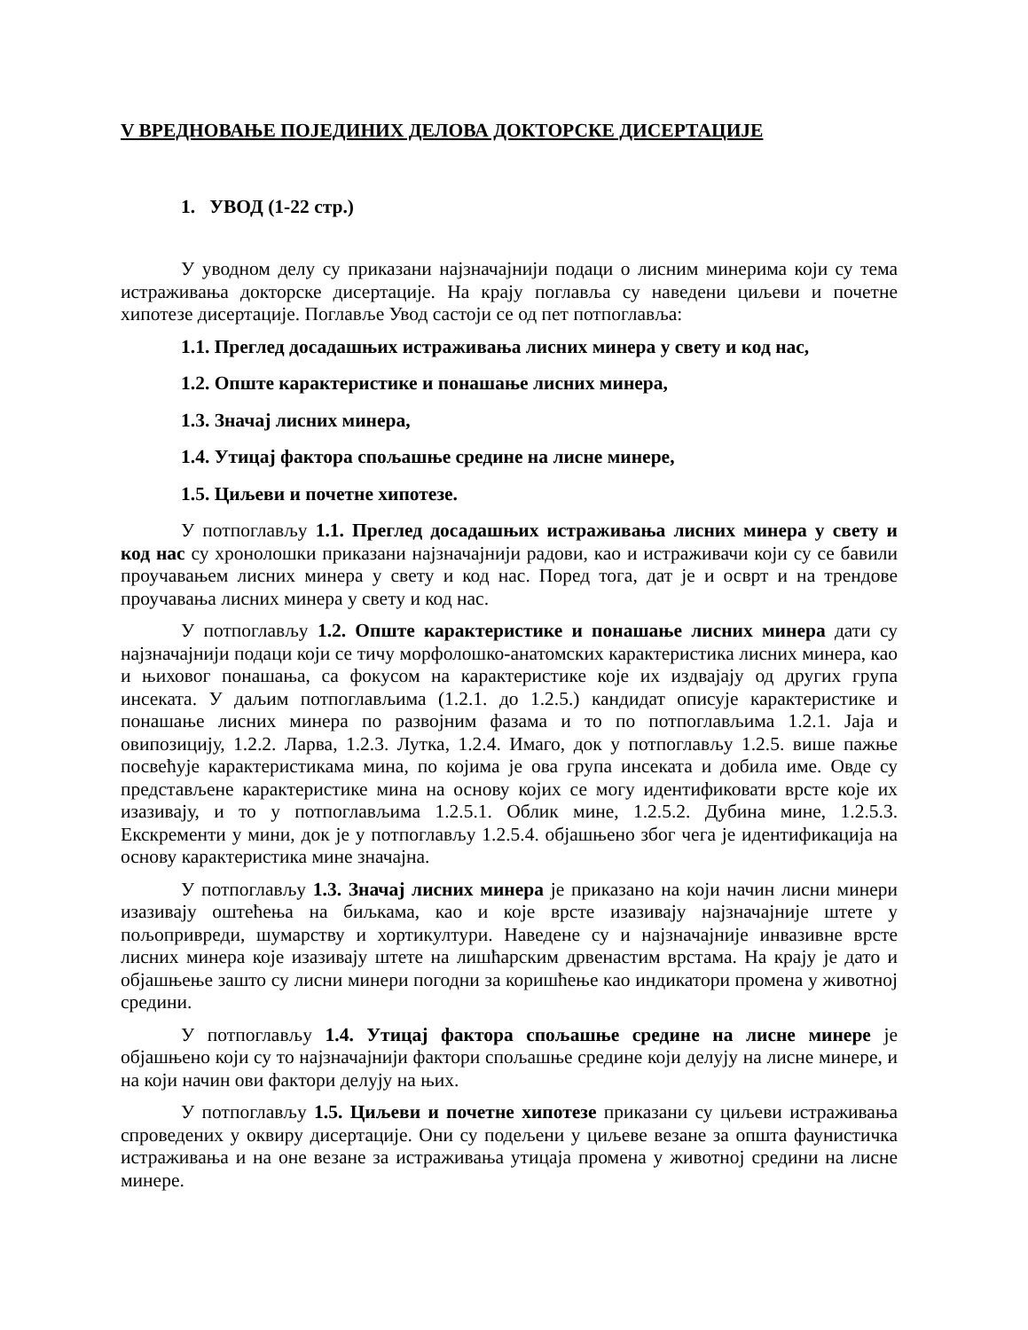V ВРЕДНОВАЊЕ ПОЈЕДИНИХ ДЕЛОВА ДОКТОРСКЕ ДИСЕРТАЦИЈЕ
1. УВОД (1-22 стр.)
У уводном делу су приказани најзначајнији подаци о лисним минерима који су тема истраживања докторске дисертације. На крају поглавља су наведени циљеви и почетне хипотезе дисертације. Поглавље Увод састоји се од пет потпоглавља:
1.1. Преглед досадашњих истраживања лисних минера у свету и код нас,
1.2. Опште карактеристике и понашање лисних минера,
1.3. Значај лисних минера,
1.4. Утицај фактора спољашње средине на лисне минере,
1.5. Циљеви и почетне хипотезе.
У потпоглављу 1.1. Преглед досадашњих истраживања лисних минера у свету и код нас су хронолошки приказани најзначајнији радови, као и истраживачи који су се бавили проучавањем лисних минера у свету и код нас. Поред тога, дат је и осврт и на трендове проучавања лисних минера у свету и код нас.
У потпоглављу 1.2. Опште карактеристике и понашање лисних минера дати су најзначајнији подаци који се тичу морфолошко-анатомских карактеристика лисних минера, као и њиховог понашања, са фокусом на карактеристике које их издвајају од других група инсеката. У даљим потпоглављима (1.2.1. до 1.2.5.) кандидат описује карактеристике и понашање лисних минера по развојним фазама и то по потпоглављима 1.2.1. Јаја и овипозицију, 1.2.2. Ларва, 1.2.3. Лутка, 1.2.4. Имаго, док у потпоглављу 1.2.5. више пажње посвећује карактеристикама мина, по којима је ова група инсеката и добила име. Овде су представљене карактеристике мина на основу којих се могу идентификовати врсте које их изазивају, и то у потпоглављима 1.2.5.1. Облик мине, 1.2.5.2. Дубина мине, 1.2.5.3. Екскременти у мини, док је у потпоглављу 1.2.5.4. објашњено због чега је идентификација на основу карактеристика мине значајна.
У потпоглављу 1.3. Значај лисних минера је приказано на који начин лисни минери изазивају оштећења на биљкама, као и које врсте изазивају најзначајније штете у пољопривреди, шумарству и хортикултури. Наведене су и најзначајније инвазивне врсте лисних минера које изазивају штете на лишћарским дрвенастим врстама. На крају је дато и објашњење зашто су лисни минери погодни за коришћење као индикатори промена у животној средини.
У потпоглављу 1.4. Утицај фактора спољашње средине на лисне минере је објашњено који су то најзначајнији фактори спољашње средине који делују на лисне минере, и на који начин ови фактори делују на њих.
У потпоглављу 1.5. Циљеви и почетне хипотезе приказани су циљеви истраживања спроведених у оквиру дисертације. Они су подељени у циљеве везане за општа фаунистичка истраживања и на оне везане за истраживања утицаја промена у животној средини на лисне минере.